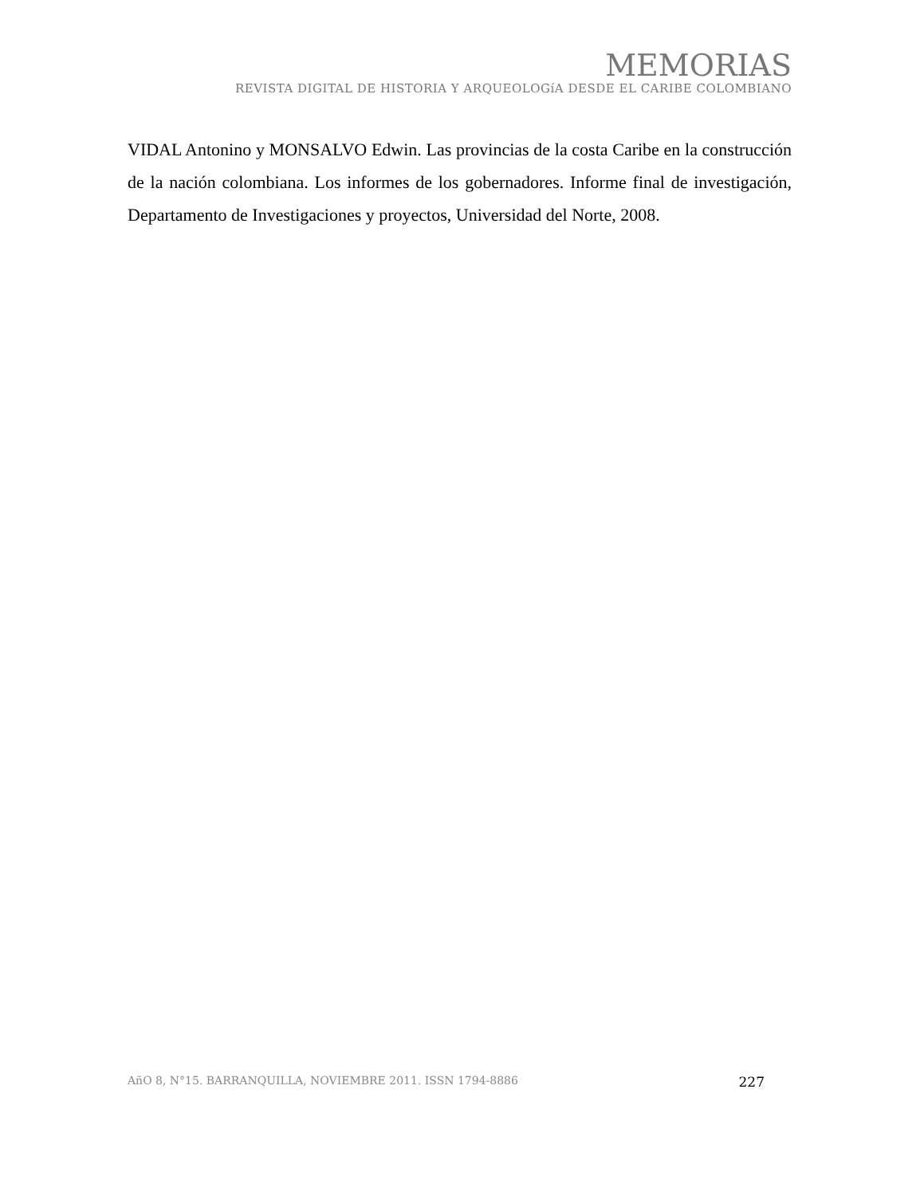MEMORIAS
REVISTA DIGITAL DE HISTORIA Y ARQUEOLOGíA DESDE EL CARIBE COLOMBIANO
VIDAL Antonino y MONSALVO Edwin. Las provincias de la costa Caribe en la construcción de la nación colombiana. Los informes de los gobernadores. Informe final de investigación, Departamento de Investigaciones y proyectos, Universidad del Norte, 2008.
AñO 8, N°15. BARRANQUILLA, NOVIEMBRE 2011. ISSN 1794-8886 227